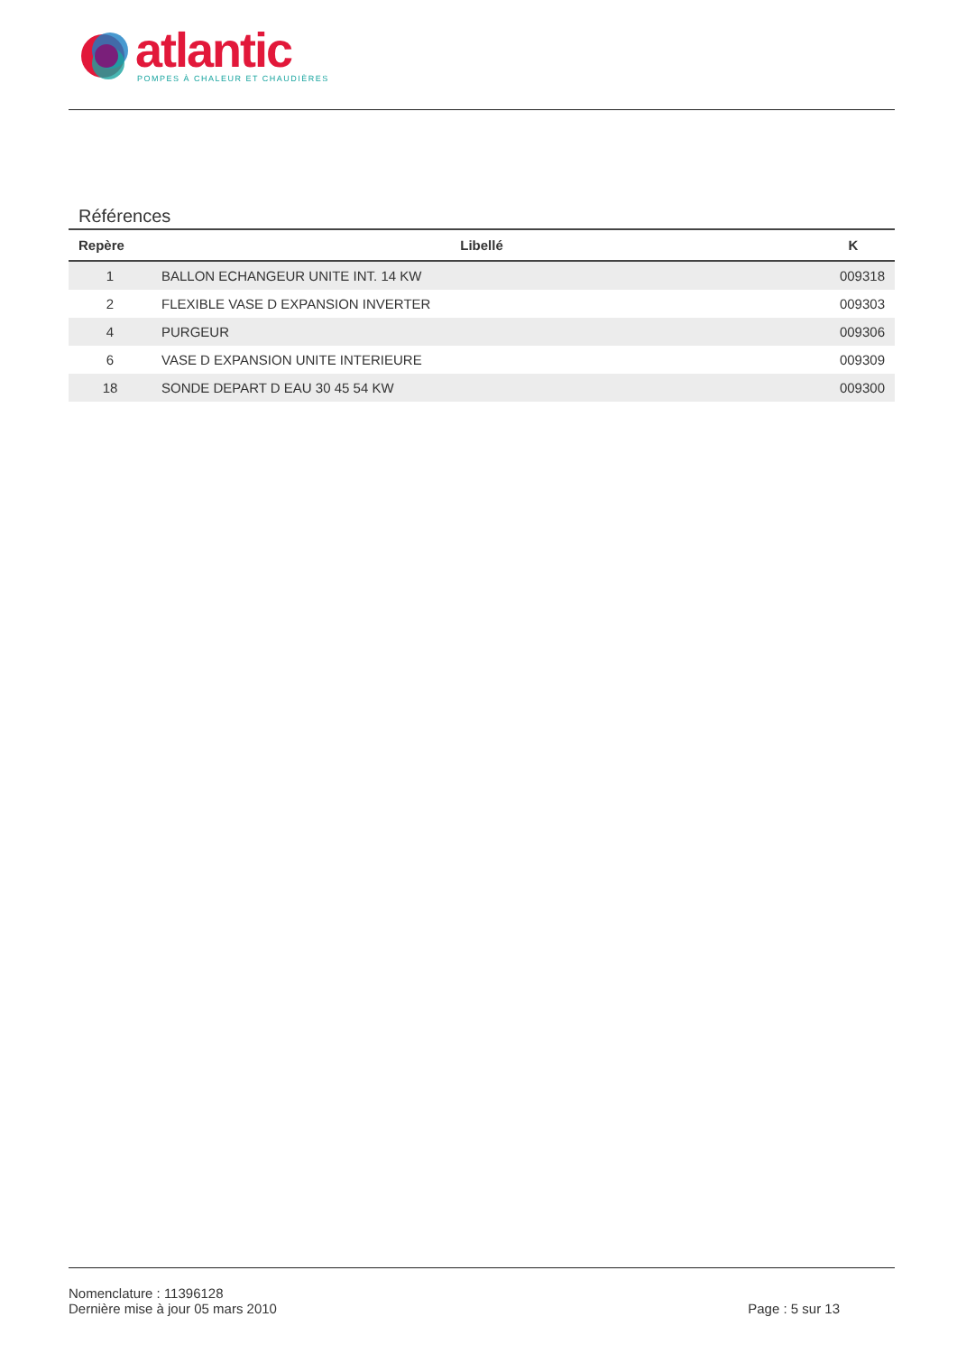atlantic
POMPES À CHALEUR ET CHAUDIÈRES
Références
| Repère | Libellé | K |
| --- | --- | --- |
| 1 | BALLON ECHANGEUR UNITE INT. 14 KW | 009318 |
| 2 | FLEXIBLE VASE D EXPANSION INVERTER | 009303 |
| 4 | PURGEUR | 009306 |
| 6 | VASE D EXPANSION UNITE INTERIEURE | 009309 |
| 18 | SONDE DEPART D EAU 30 45 54 KW | 009300 |
Nomenclature : 11396128
Dernière mise à jour 05 mars 2010
Page : 5 sur 13